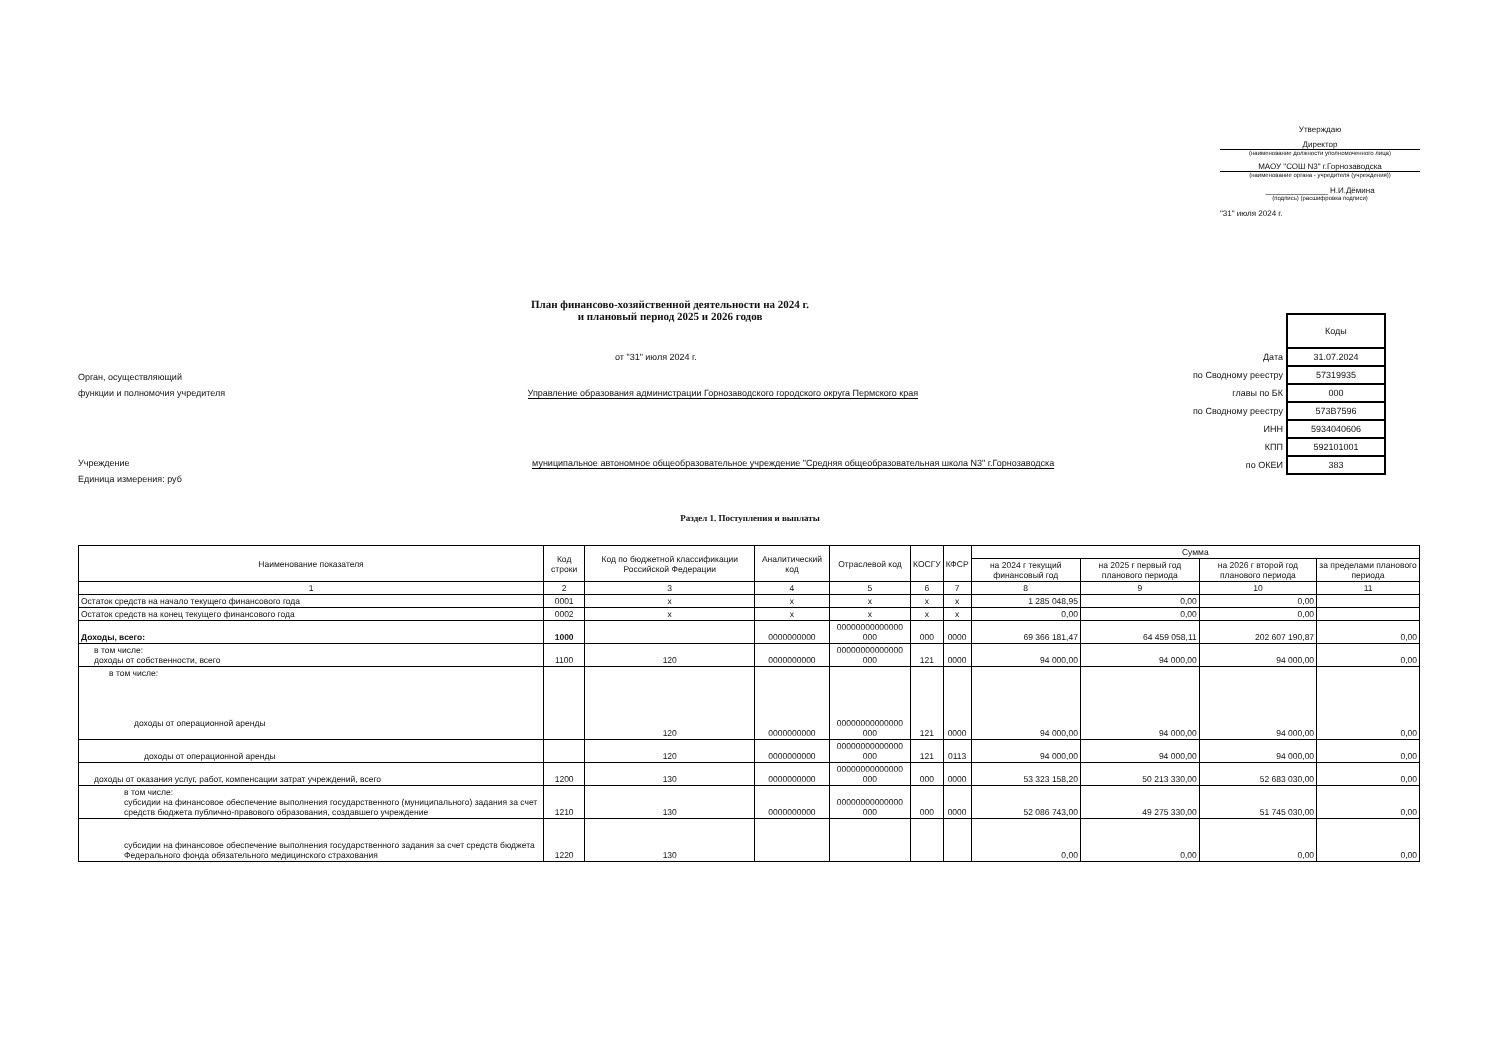Утверждаю
Директор
(наименование должности уполномоченного лица)
МАОУ "СОШ N3" г.Горнозаводска
(наименование органа - учредителя (учреждения))
______________ Н.И.Дёмина
(подпись) (расшифровка подписи)
"31" июля 2024 г.
План финансово-хозяйственной деятельности на 2024 г.
и плановый период 2025 и 2026 годов
от "31" июля 2024 г.
Орган, осуществляющий
функции и полномочия учредителя Управление образования администрации Горнозаводского городского округа Пермского края
Учреждение муниципальное автономное общеобразовательное учреждение "Средняя общеобразовательная школа N3" г.Горнозаводска
Единица измерения: руб
| | Коды |
| Дата | 31.07.2024 |
| по Сводному реестру | 57319935 |
| главы по БК | 000 |
| по Сводному реестру | 573B7596 |
| ИНН | 5934040606 |
| КПП | 592101001 |
| по ОКЕИ | 383 |
Раздел 1. Поступления и выплаты
| Наименование показателя | Код строки | Код по бюджетной классификации Российской Федерации | Аналитический код | Отраслевой код | КОСГУ | КФСР | Сумма | | | |
| --- | --- | --- | --- | --- | --- | --- | --- | --- | --- | --- |
| | | | | | | | на 2024 г текущий финансовый год | на 2025 г первый год планового периода | на 2026 г второй год планового периода | за пределами планового периода |
| 1 | 2 | 3 | 4 | 5 | 6 | 7 | 8 | 9 | 10 | 11 |
| Остаток средств на начало текущего финансового года | 0001 | x | x | x | x | x | 1 285 048,95 | 0,00 | 0,00 | |
| Остаток средств на конец текущего финансового года | 0002 | x | x | x | x | x | 0,00 | 0,00 | 0,00 | |
| Доходы, всего: | 1000 | | 0000000000 | 00000000000000 000 | 000 | 0000 | 69 366 181,47 | 64 459 058,11 | 202 607 190,87 | 0,00 |
| в том числе: доходы от собственности, всего | 1100 | 120 | 0000000000 | 00000000000000 000 | 121 | 0000 | 94 000,00 | 94 000,00 | 94 000,00 | 0,00 |
| в том числе: доходы от операционной аренды | | 120 | 0000000000 | 00000000000000 000 | 121 | 0000 | 94 000,00 | 94 000,00 | 94 000,00 | 0,00 |
| доходы от операционной аренды | | 120 | 0000000000 | 00000000000000 000 | 121 | 0113 | 94 000,00 | 94 000,00 | 94 000,00 | 0,00 |
| доходы от оказания услуг, работ, компенсации затрат учреждений, всего | 1200 | 130 | 0000000000 | 00000000000000 000 | 000 | 0000 | 53 323 158,20 | 50 213 330,00 | 52 683 030,00 | 0,00 |
| в том числе: субсидии на финансовое обеспечение выполнения государственного (муниципального) задания за счет средств бюджета публично-правового образования, создавшего учреждение | 1210 | 130 | 0000000000 | 00000000000000 000 | 000 | 0000 | 52 086 743,00 | 49 275 330,00 | 51 745 030,00 | 0,00 |
| субсидии на финансовое обеспечение выполнения государственного задания за счет средств бюджета Федерального фонда обязательного медицинского страхования | 1220 | 130 | | | | | 0,00 | 0,00 | 0,00 | 0,00 |